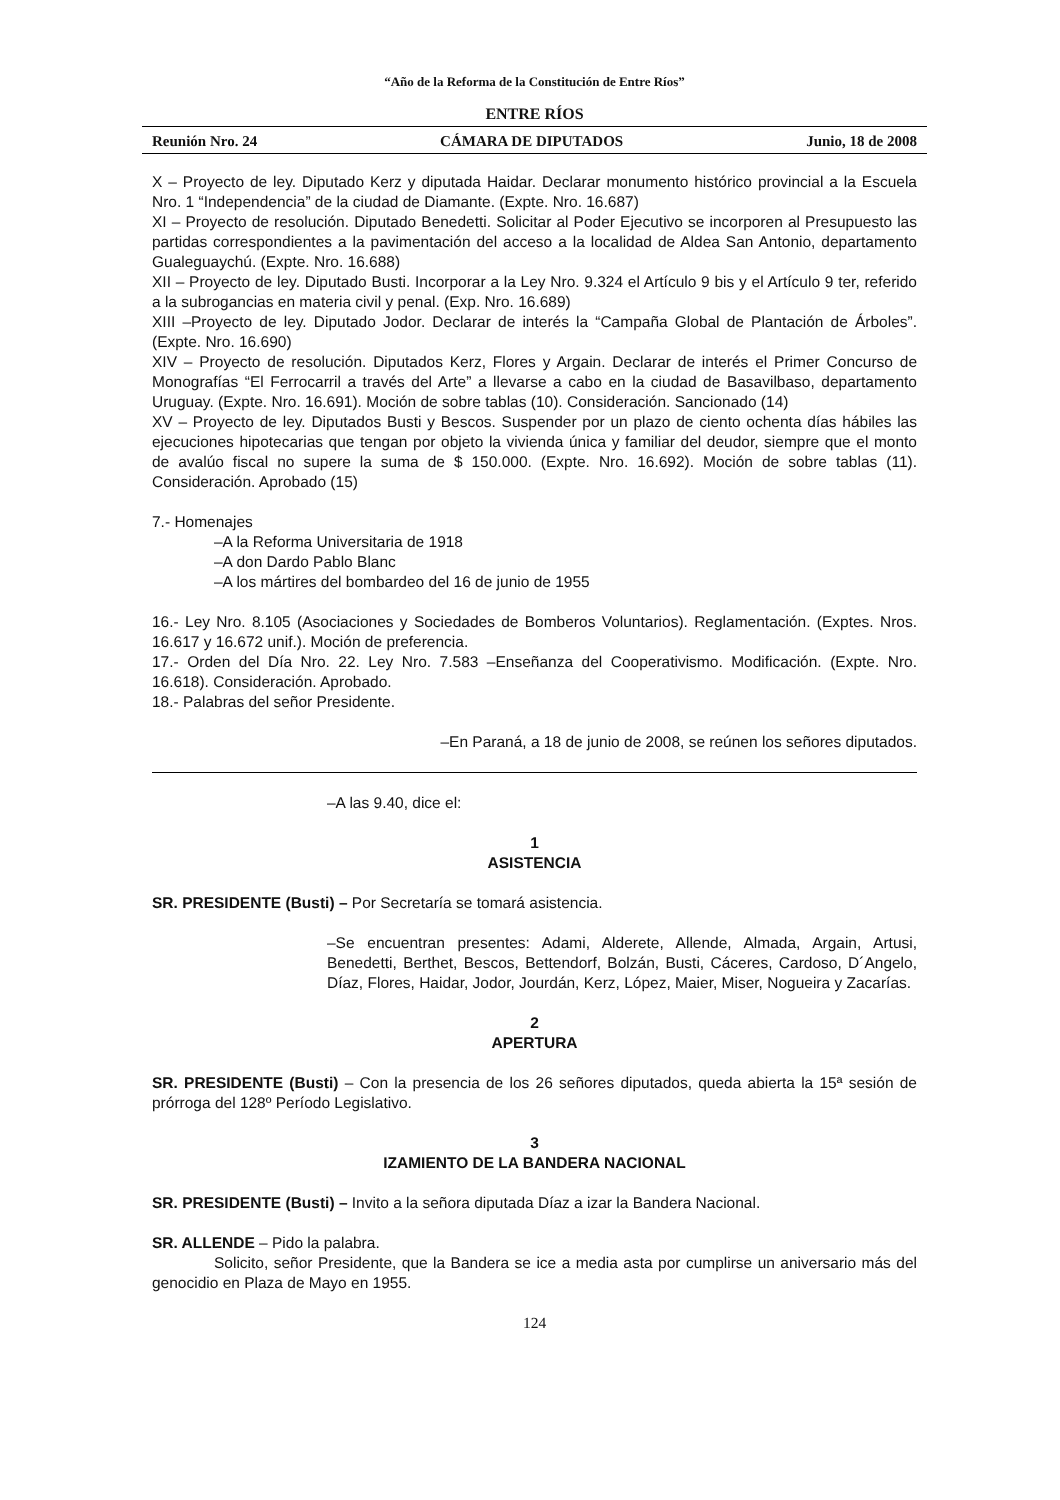“Año de la Reforma de la Constitución de Entre Ríos”
ENTRE RÍOS
Reunión Nro. 24 CÁMARA DE DIPUTADOS Junio, 18 de 2008
X – Proyecto de ley. Diputado Kerz y diputada Haidar. Declarar monumento histórico provincial a la Escuela Nro. 1 “Independencia” de la ciudad de Diamante. (Expte. Nro. 16.687)
XI – Proyecto de resolución. Diputado Benedetti. Solicitar al Poder Ejecutivo se incorporen al Presupuesto las partidas correspondientes a la pavimentación del acceso a la localidad de Aldea San Antonio, departamento Gualeguaychú. (Expte. Nro. 16.688)
XII – Proyecto de ley. Diputado Busti. Incorporar a la Ley Nro. 9.324 el Artículo 9 bis y el Artículo 9 ter, referido a la subrogancias en materia civil y penal. (Exp. Nro. 16.689)
XIII –Proyecto de ley. Diputado Jodor. Declarar de interés la “Campaña Global de Plantación de Árboles”. (Expte. Nro. 16.690)
XIV – Proyecto de resolución. Diputados Kerz, Flores y Argain. Declarar de interés el Primer Concurso de Monografías “El Ferrocarril a través del Arte” a llevarse a cabo en la ciudad de Basavilbaso, departamento Uruguay. (Expte. Nro. 16.691). Moción de sobre tablas (10). Consideración. Sancionado (14)
XV – Proyecto de ley. Diputados Busti y Bescos. Suspender por un plazo de ciento ochenta días hábiles las ejecuciones hipotecarias que tengan por objeto la vivienda única y familiar del deudor, siempre que el monto de avalúo fiscal no supere la suma de $ 150.000. (Expte. Nro. 16.692). Moción de sobre tablas (11). Consideración. Aprobado (15)
7.- Homenajes
–A la Reforma Universitaria de 1918
–A don Dardo Pablo Blanc
–A los mártires del bombardeo del 16 de junio de 1955
16.- Ley Nro. 8.105 (Asociaciones y Sociedades de Bomberos Voluntarios). Reglamentación. (Exptes. Nros. 16.617 y 16.672 unif.). Moción de preferencia.
17.- Orden del Día Nro. 22. Ley Nro. 7.583 –Enseñanza del Cooperativismo. Modificación. (Expte. Nro. 16.618). Consideración. Aprobado.
18.- Palabras del señor Presidente.
–En Paraná, a 18 de junio de 2008, se reúnen los señores diputados.
–A las 9.40, dice el:
1
ASISTENCIA
SR. PRESIDENTE (Busti) – Por Secretaría se tomará asistencia.
–Se encuentran presentes: Adami, Alderete, Allende, Almada, Argain, Artusi, Benedetti, Berthet, Bescos, Bettendorf, Bolzán, Busti, Cáceres, Cardoso, D´Angelo, Díaz, Flores, Haidar, Jodor, Jourdán, Kerz, López, Maier, Miser, Nogueira y Zacarías.
2
APERTURA
SR. PRESIDENTE (Busti) – Con la presencia de los 26 señores diputados, queda abierta la 15ª sesión de prórroga del 128º Período Legislativo.
3
IZAMIENTO DE LA BANDERA NACIONAL
SR. PRESIDENTE (Busti) – Invito a la señora diputada Díaz a izar la Bandera Nacional.
SR. ALLENDE – Pido la palabra.
Solicito, señor Presidente, que la Bandera se ice a media asta por cumplirse un aniversario más del genocidio en Plaza de Mayo en 1955.
124